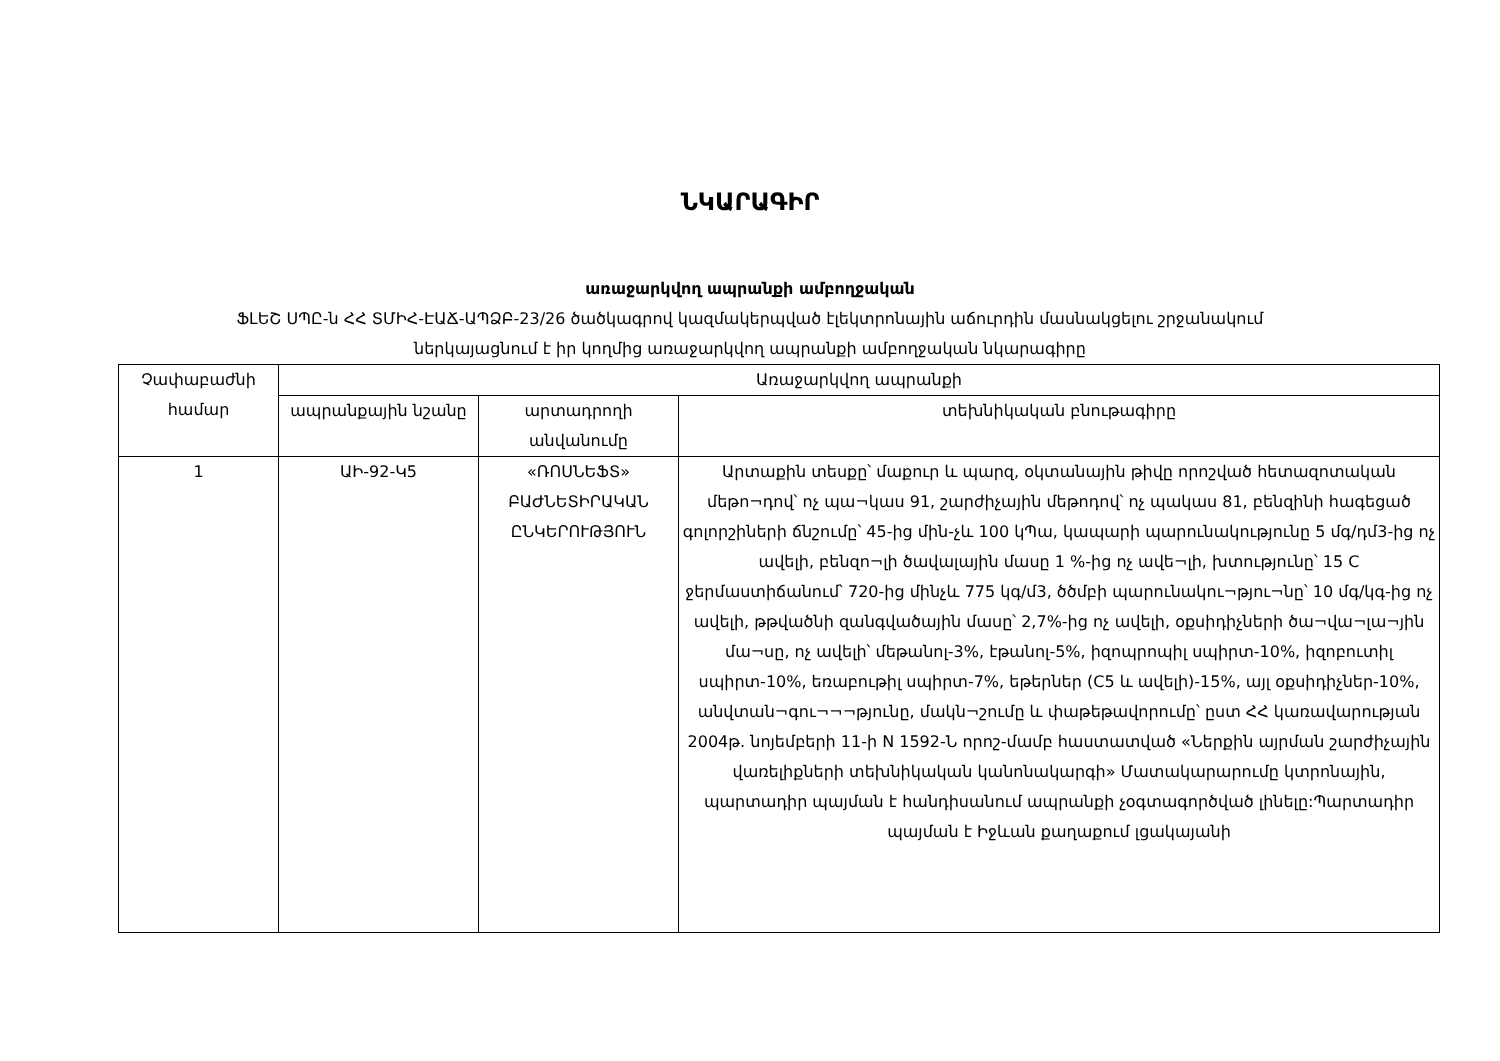ՆԿԱՐԱԳԻՐ
առաջարկվող ապրանքի ամբողջական
ՖԼԵՇ ՍՊԸ-ն ՀՀ ՏՄԻՀ-ԷԱՃ-ԱՊՁԲ-23/26 ծածկագրով կազմակերպված էլեկտրոնային աճուրդին մասնակցելու շրջանակում
ներկայացնում է իր կողմից առաջարկվող ապրանքի ամբողջական նկարագիրը
| Չափաբաժնի համար | Առաջարկվող ապրանքի | | |
| | ապրանքային նշանը | արտադրողի անվանումը | տեխնիկական բնութագիրը |
| 1 | ԱԻ-92-Կ5 | «ՌՈՍՆԵՖՏ» ԲԱԺՆԵՏԻՐԱԿԱՆ ԸՆԿԵՐՈՒԹՅՈՒՆ | Արտաքին տեսքը՝ մաքուր և պարզ, օկտանային թիվը որոշված հետազոտական մեթո¬դով՝ ոչ պա¬կաս 91, շարժիչային մեթոդով՝ ոչ պակաս 81, բենզինի հագեցած գոլորշիների ճնշումը՝ 45-ից մին-չև 100 կՊա, կապարի պարունակությունը 5 մգ/դմ3-ից ոչ ավելի, բենզո¬լի ծավալային մասը 1 %-ից ոչ ավե¬լի, խտությունը՝ 15 C ջերմաստիճանում՝ 720-ից մինչև 775 կգ/մ3, ծծմբի պարունակու¬թյու¬նը՝ 10 մգ/կգ-ից ոչ ավելի, թթվածնի զանգվածային մասը՝ 2,7%-ից ոչ ավելի, օքսիդիչների ծա¬վա¬լա¬յին մա¬սը, ոչ ավելի՝ մեթանոլ-3%, էթանոլ-5%, իզոպրոպիլ սպիրտ-10%, իզոբուտիլ սպիրտ-10%, եռաբութիլ սպիրտ-7%, եթերներ (C5 և ավելի)-15%, այլ օքսիդիչներ-10%, անվտան¬գու¬¬¬թյունը, մակն¬շումը և փաթեթավորումը՝ ըստ ՀՀ կառավարության 2004թ. նոյեմբերի 11-ի N 1592-Ն որոշ-մամբ հաստատված «Ներքին այրման շարժիչային վառելիքների տեխնիկական կանոնակարգի» Մատակարարումը կտրոնային, պարտադիր պայման է հանդիսանում ապրանքի չօգտագործված լինելը:Պարտադիր պայման է Իջևան քաղաքում լցակայանի |